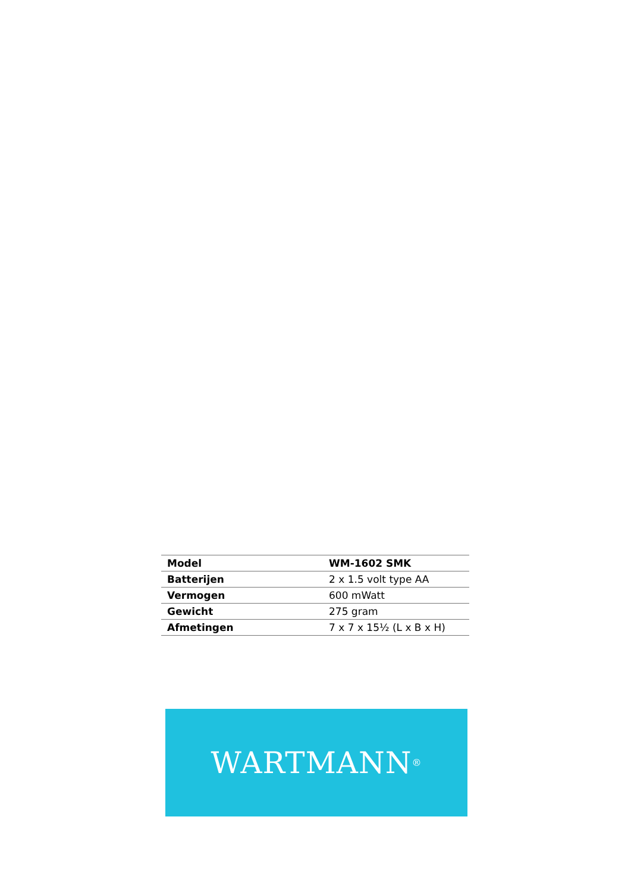| Model | WM-1602 SMK |
| Batterijen | 2 x 1.5 volt type AA |
| Vermogen | 600 mWatt |
| Gewicht | 275 gram |
| Afmetingen | 7 x 7 x 15½ (L x B x H) |
WARTMANN<sup>®</sup>